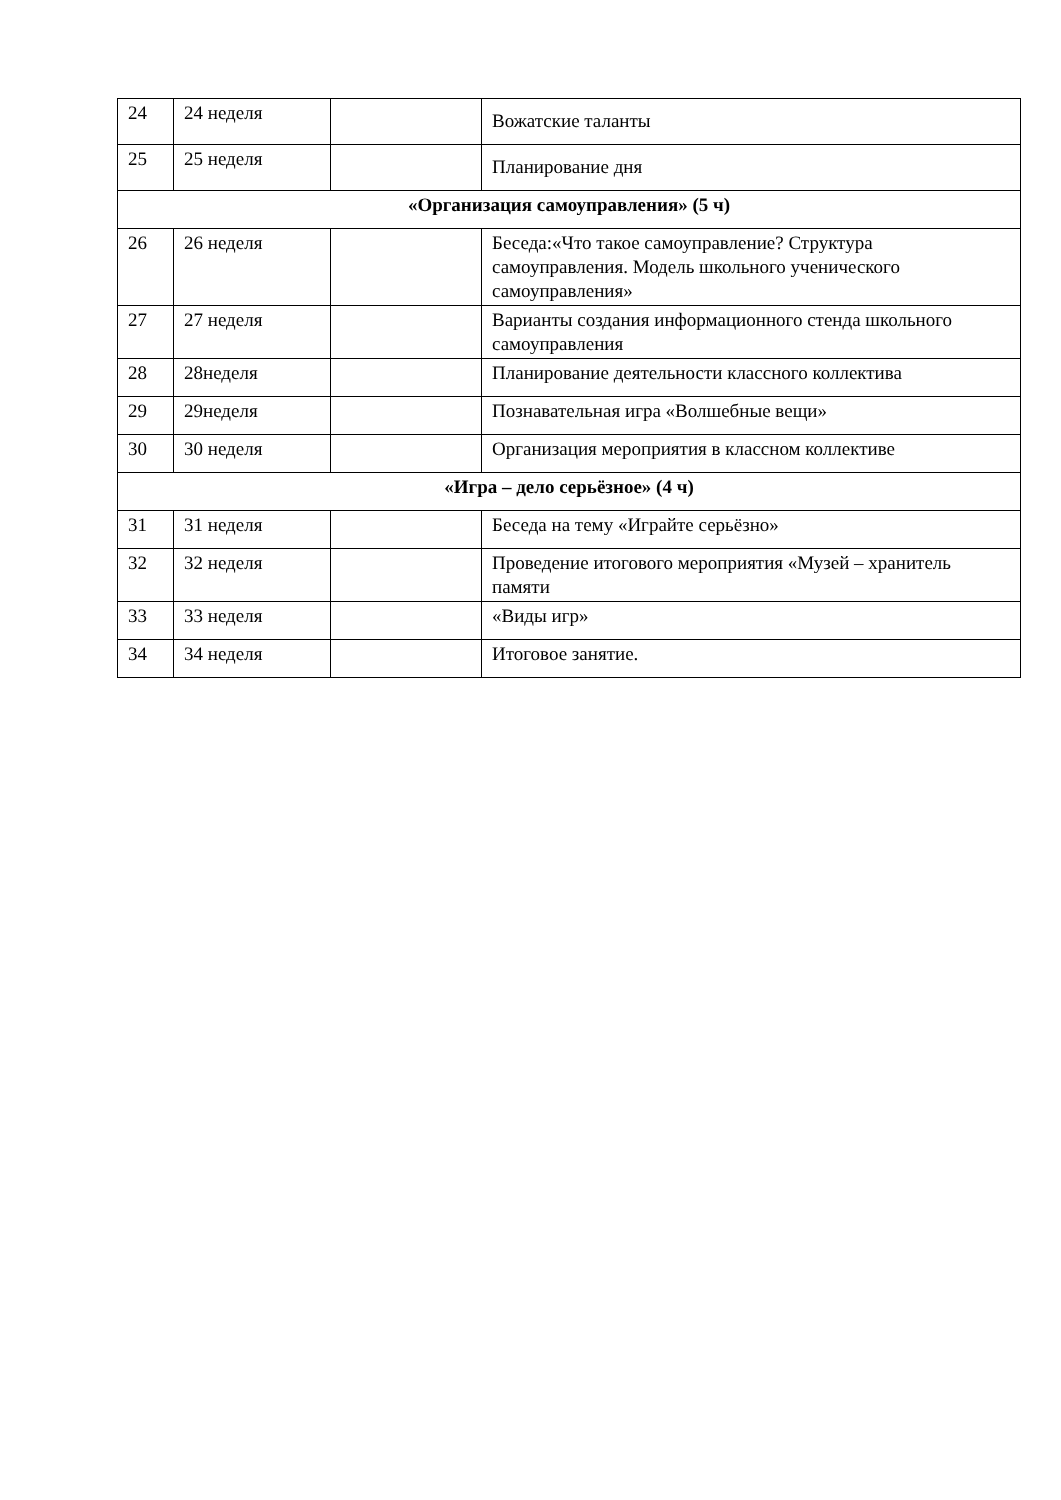| 24 | 24 неделя | | Вожатские таланты |
| 25 | 25 неделя | | Планирование дня |
| «Организация самоуправления» (5 ч) | | | |
| 26 | 26 неделя | | Беседа:«Что такое самоуправление? Структура самоуправления. Модель школьного ученического самоуправления» |
| 27 | 27 неделя | | Варианты создания информационного стенда школьного самоуправления |
| 28 | 28неделя | | Планирование деятельности классного коллектива |
| 29 | 29неделя | | Познавательная игра «Волшебные вещи» |
| 30 | 30 неделя | | Организация мероприятия в классном коллективе |
| «Игра – дело серьёзное» (4 ч) | | | |
| 31 | 31 неделя | | Беседа на тему «Играйте серьёзно» |
| 32 | 32 неделя | | Проведение итогового мероприятия «Музей – хранитель памяти |
| 33 | 33 неделя | | «Виды игр» |
| 34 | 34 неделя | | Итоговое занятие. |